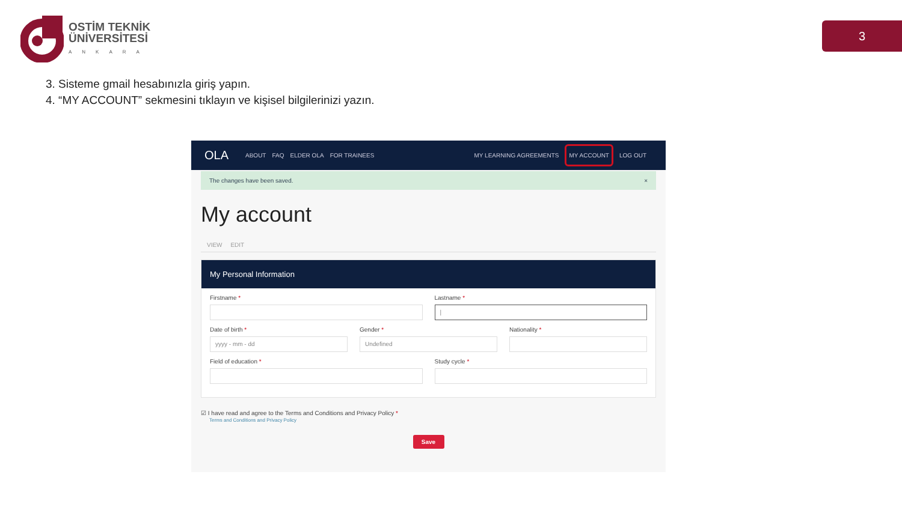OSTİM TEKNİK
ÜNİVERSİTESİ
ANKARA
3
3. Sisteme gmail hesabınızla giriş yapın.
4. “MY ACCOUNT” sekmesini tıklayın ve kişisel bilgilerinizi yazın.
OLA ABOUT FAQ ELDER OLA FOR TRAINEES MY LEARNING AGREEMENTS MY ACCOUNT LOG OUT
The changes have been saved. ×
My account
VIEW EDIT
My Personal Information
Firstname * Lastname *
|
Date of birth *
yyyy - mm - dd
Gender *
Undefined
Nationality *
Field of education * Study cycle *
☑ I have read and agree to the Terms and Conditions and Privacy Policy *
Terms and Conditions and Privacy Policy
Save